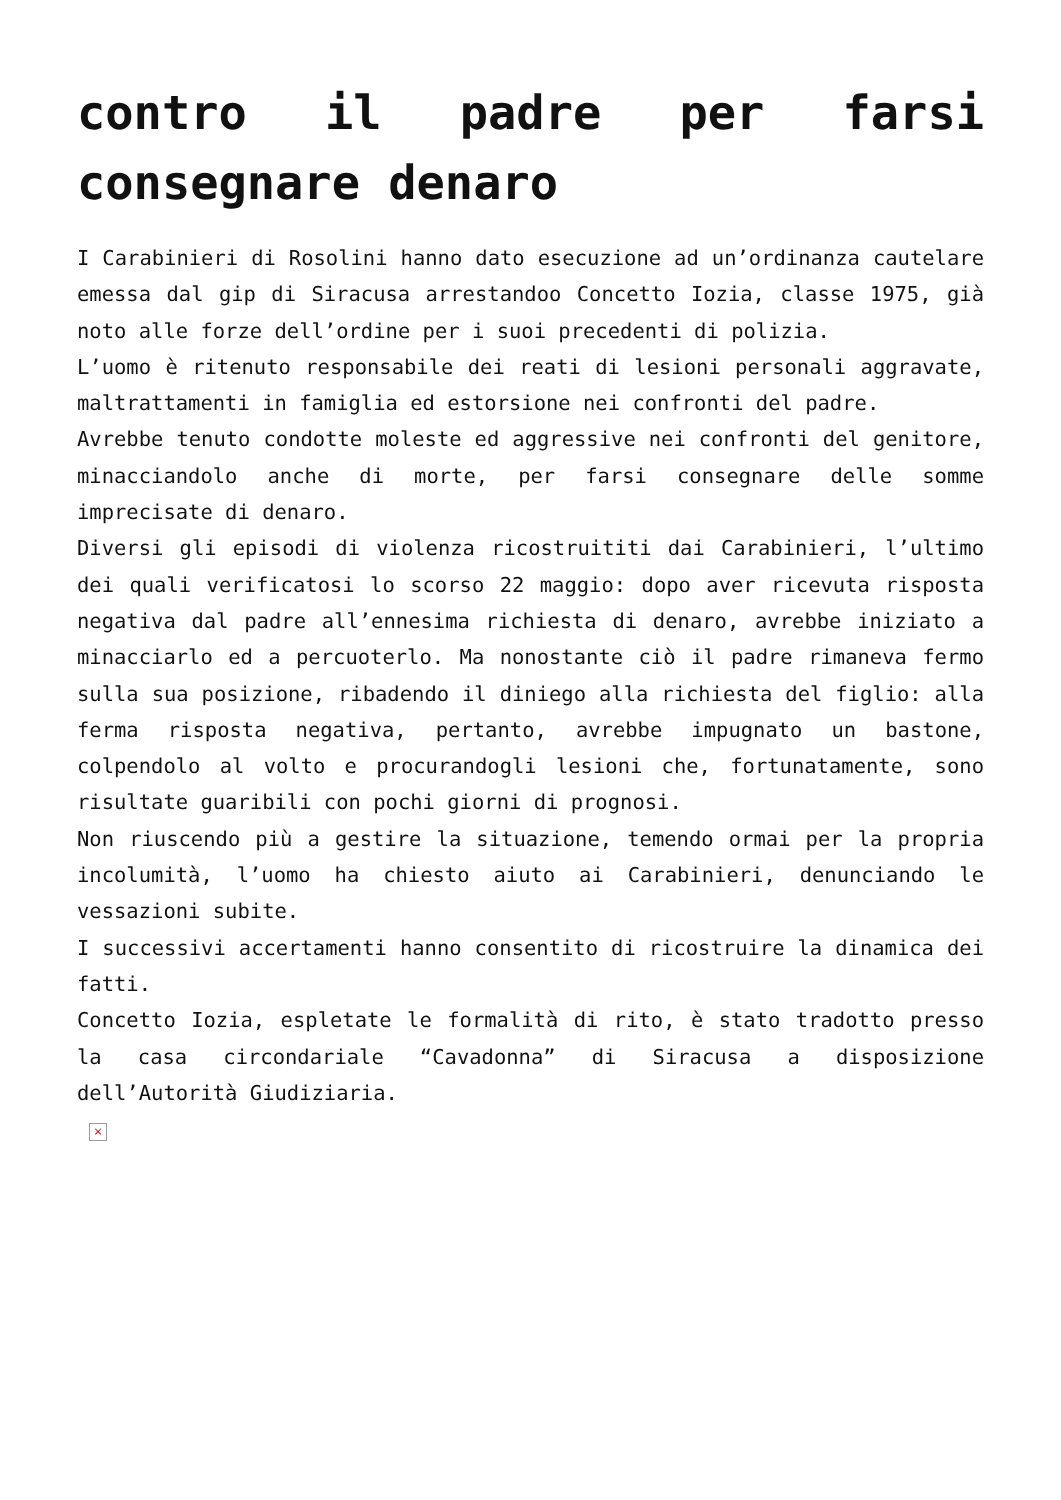contro il padre per farsi consegnare denaro
I Carabinieri di Rosolini hanno dato esecuzione ad un’ordinanza cautelare emessa dal gip di Siracusa arrestandoo Concetto Iozia, classe 1975, già noto alle forze dell’ordine per i suoi precedenti di polizia.
L’uomo è ritenuto responsabile dei reati di lesioni personali aggravate, maltrattamenti in famiglia ed estorsione nei confronti del padre.
Avrebbe tenuto condotte moleste ed aggressive nei confronti del genitore, minacciandolo anche di morte, per farsi consegnare delle somme imprecisate di denaro.
Diversi gli episodi di violenza ricostruititi dai Carabinieri, l’ultimo dei quali verificatosi lo scorso 22 maggio: dopo aver ricevuta risposta negativa dal padre all’ennesima richiesta di denaro, avrebbe iniziato a minacciarlo ed a percuoterlo. Ma nonostante ciò il padre rimaneva fermo sulla sua posizione, ribadendo il diniego alla richiesta del figlio: alla ferma risposta negativa, pertanto, avrebbe impugnato un bastone, colpendolo al volto e procurandogli lesioni che, fortunatamente, sono risultate guaribili con pochi giorni di prognosi.
Non riuscendo più a gestire la situazione, temendo ormai per la propria incolumità, l’uomo ha chiesto aiuto ai Carabinieri, denunciando le vessazioni subite.
I successivi accertamenti hanno consentito di ricostruire la dinamica dei fatti.
Concetto Iozia, espletate le formalità di rito, è stato tradotto presso la casa circondariale “Cavadonna” di Siracusa a disposizione dell’Autorità Giudiziaria.
×